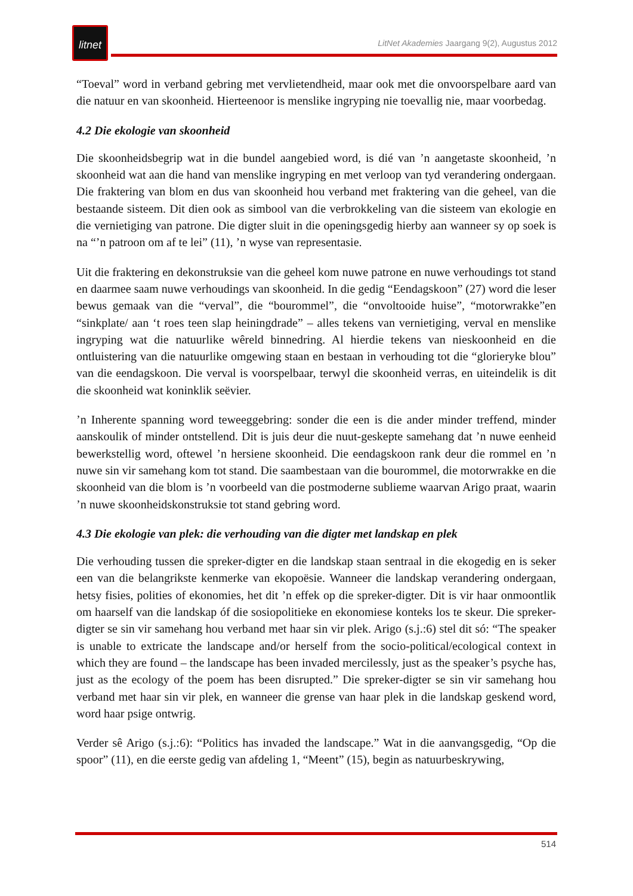litnet
LitNet Akademies Jaargang 9(2), Augustus 2012
“Toeval” word in verband gebring met vervlietendheid, maar ook met die onvoorspelbare aard van die natuur en van skoonheid. Hierteenoor is menslike ingryping nie toevallig nie, maar voorbedag.
4.2 Die ekologie van skoonheid
Die skoonheidsbegrip wat in die bundel aangebied word, is dié van ’n aangetaste skoonheid, ’n skoonheid wat aan die hand van menslike ingryping en met verloop van tyd verandering ondergaan. Die fraktering van blom en dus van skoonheid hou verband met fraktering van die geheel, van die bestaande sisteem. Dit dien ook as simbool van die verbrokkeling van die sisteem van ekologie en die vernietiging van patrone. Die digter sluit in die openingsgedig hierby aan wanneer sy op soek is na “’n patroon om af te lei” (11), ’n wyse van representasie.
Uit die fraktering en dekonstruksie van die geheel kom nuwe patrone en nuwe verhoudings tot stand en daarmee saam nuwe verhoudings van skoonheid. In die gedig “Eendagskoon” (27) word die leser bewus gemaak van die “verval”, die “bourommel”, die “onvoltooide huise”, “motorwrakke”en “sinkplate/ aan ‘t roes teen slap heiningdrade” – alles tekens van vernietiging, verval en menslike ingryping wat die natuurlike wêreld binnedring. Al hierdie tekens van nieskoonheid en die ontluistering van die natuurlike omgewing staan en bestaan in verhouding tot die “glorieryke blou” van die eendagskoon. Die verval is voorspelbaar, terwyl die skoonheid verras, en uiteindelik is dit die skoonheid wat koninklik seëvier.
’n Inherente spanning word teweeggebring: sonder die een is die ander minder treffend, minder aanskoulik of minder ontstellend. Dit is juis deur die nuut-geskepte samehang dat ’n nuwe eenheid bewerkstellig word, oftewel ’n hersiene skoonheid. Die eendagskoon rank deur die rommel en ’n nuwe sin vir samehang kom tot stand. Die saambestaan van die bourommel, die motorwrakke en die skoonheid van die blom is ’n voorbeeld van die postmoderne sublieme waarvan Arigo praat, waarin ’n nuwe skoonheidskonstruksie tot stand gebring word.
4.3 Die ekologie van plek: die verhouding van die digter met landskap en plek
Die verhouding tussen die spreker-digter en die landskap staan sentraal in die ekogedig en is seker een van die belangrikste kenmerke van ekopoësie. Wanneer die landskap verandering ondergaan, hetsy fisies, polities of ekonomies, het dit ’n effek op die spreker-digter. Dit is vir haar onmoontlik om haarself van die landskap óf die sosiopolitieke en ekonomiese konteks los te skeur. Die spreker-digter se sin vir samehang hou verband met haar sin vir plek. Arigo (s.j.:6) stel dit só: “The speaker is unable to extricate the landscape and/or herself from the socio-political/ecological context in which they are found – the landscape has been invaded mercilessly, just as the speaker’s psyche has, just as the ecology of the poem has been disrupted.” Die spreker-digter se sin vir samehang hou verband met haar sin vir plek, en wanneer die grense van haar plek in die landskap geskend word, word haar psige ontwrig.
Verder sê Arigo (s.j.:6): “Politics has invaded the landscape.” Wat in die aanvangsgedig, “Op die spoor” (11), en die eerste gedig van afdeling 1, “Meent” (15), begin as natuurbeskrywing,
514